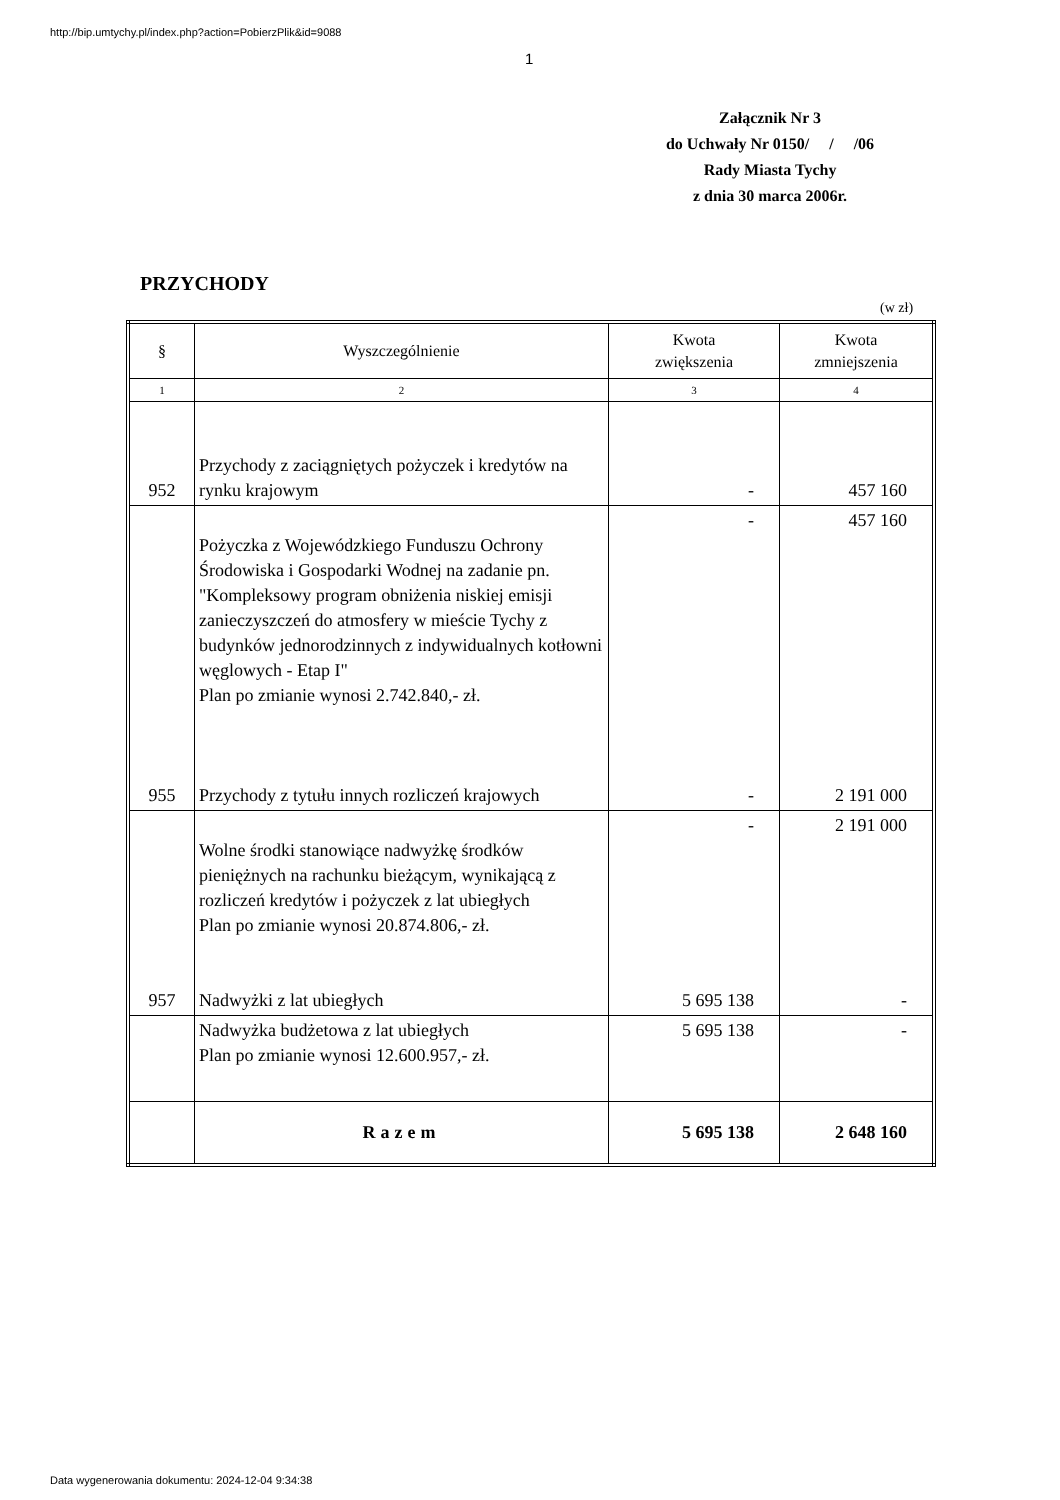http://bip.umtychy.pl/index.php?action=PobierzPlik&id=9088
1
Załącznik Nr 3
do Uchwały Nr 0150/ / /06
Rady Miasta Tychy
z dnia 30 marca 2006r.
PRZYCHODY
(w zł)
| § | Wyszczególnienie | Kwota zwiększenia | Kwota zmniejszenia |
| --- | --- | --- | --- |
| 1 | 2 | 3 | 4 |
| 952 | Przychody z zaciągniętych pożyczek i kredytów na rynku krajowym | - | 457 160 |
| 955 | Pożyczka z Wojewódzkiego Funduszu Ochrony Środowiska i Gospodarki Wodnej na zadanie pn. "Kompleksowy program obniżenia niskiej emisji zanieczyszczeń do atmosfery w mieście Tychy z budynków jednorodzinnych z indywidualnych kotłowni węglowych - Etap I" Plan po zmianie wynosi 2.742.840,- zł. Przychody z tytułu innych rozliczeń krajowych | - - | 457 160 2 191 000 |
| 957 | Wolne środki stanowiące nadwyżkę środków pieniężnych na rachunku bieżącym, wynikającą z rozliczeń kredytów i pożyczek z lat ubiegłych Plan po zmianie wynosi 20.874.806,- zł. Nadwyżki z lat ubiegłych | - 5 695 138 | 2 191 000 - |
| | Nadwyżka budżetowa z lat ubiegłych Plan po zmianie wynosi 12.600.957,- zł. | 5 695 138 | - |
| | Razem | 5 695 138 | 2 648 160 |
Data wygenerowania dokumentu: 2024-12-04 9:34:38